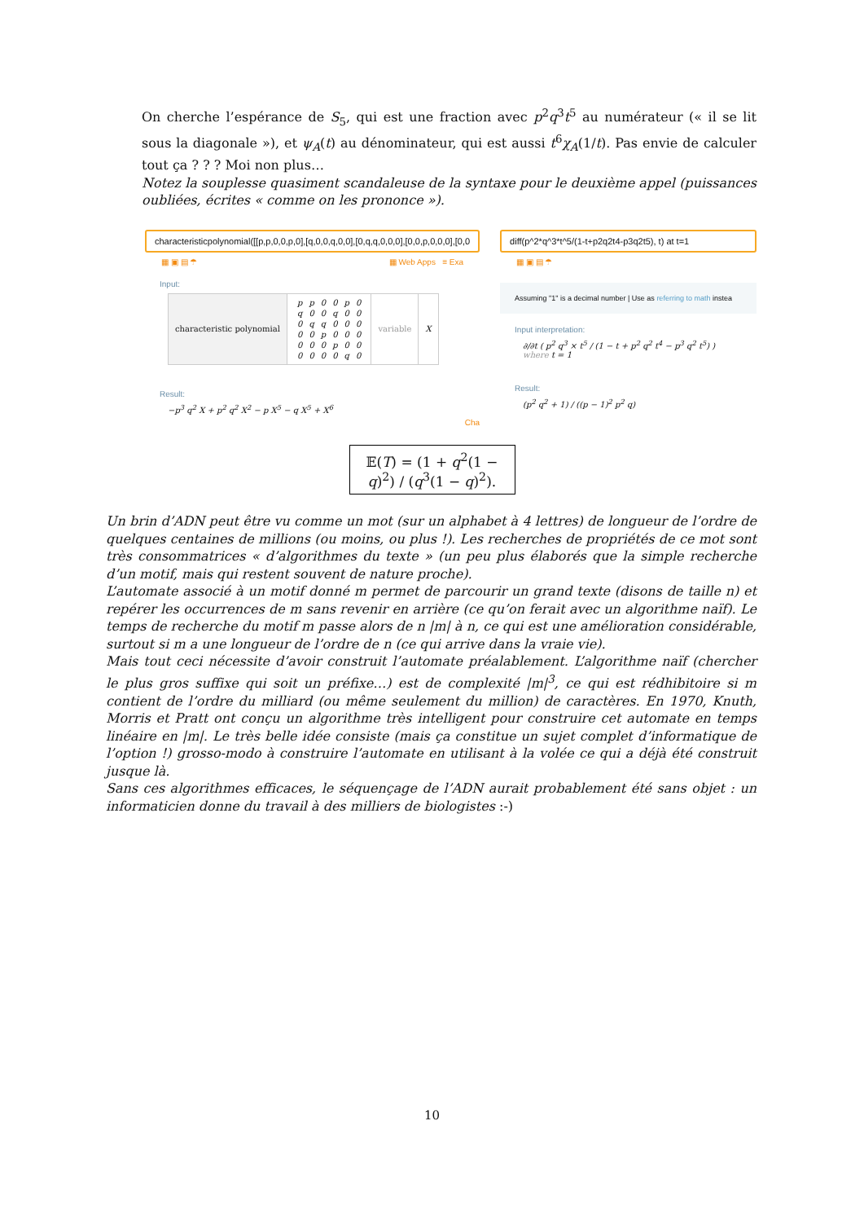On cherche l’espérance de S<sub>5</sub>, qui est une fraction avec p<sup>2</sup>q<sup>3</sup>t<sup>5</sup> au numérateur (« il se lit sous la diagonale »), et ψ<sub>A</sub>(t) au dénominateur, qui est aussi t<sup>6</sup>χ<sub>A</sub>(1/t). Pas envie de calculer tout ça ? ? ? Moi non plus…
Notez la souplesse quasiment scandaleuse de la syntaxe pour le deuxième appel (puissances oubliées, écrites « comme on les prononce »).
characteristicpolynomial([[p,p,0,0,p,0],[q,0,0,q,0,0],[0,q,q,0,0,0],[0,0,p,0,0,0],[0,0
▦ ▣ ▤ ☂ ▦ Web Apps ≡ Exa
Input:
| characteristic polynomial | / p / p / 0 / 0 / p / 0 / / q / 0 / 0 / q / 0 / 0 / / 0 / q / q / 0 / 0 / 0 / / 0 / 0 / p / 0 / 0 / 0 / / 0 / 0 / 0 / p / 0 / 0 / / 0 / 0 / 0 / 0 / q / 0 / | variable | X |
Result:
−p<sup>3</sup> q<sup>2</sup> X + p<sup>2</sup> q<sup>2</sup> X<sup>2</sup> − p X<sup>5</sup> − q X<sup>5</sup> + X<sup>6</sup>
Cha
diff(p^2*q^3*t^5/(1-t+p2q2t4-p3q2t5), t) at t=1
▦ ▣ ▤ ☂
Assuming "1" is a decimal number | Use as referring to math instea
Input interpretation:
∂/∂t ( p<sup>2</sup> q<sup>3</sup> × t<sup>5</sup> / (1 − t + p<sup>2</sup> q<sup>2</sup> t<sup>4</sup> − p<sup>3</sup> q<sup>2</sup> t<sup>5</sup>) ) where t = 1
Result:
(p<sup>2</sup> q<sup>2</sup> + 1) / ((p − 1)<sup>2</sup> p<sup>2</sup> q)
𝔼(T) = (1 + q<sup>2</sup>(1 − q)<sup>2</sup>) / (q<sup>3</sup>(1 − q)<sup>2</sup>).
Un brin d’ADN peut être vu comme un mot (sur un alphabet à 4 lettres) de longueur de l’ordre de quelques centaines de millions (ou moins, ou plus !). Les recherches de propriétés de ce mot sont très consommatrices « d’algorithmes du texte » (un peu plus élaborés que la simple recherche d’un motif, mais qui restent souvent de nature proche).
L’automate associé à un motif donné m permet de parcourir un grand texte (disons de taille n) et repérer les occurrences de m sans revenir en arrière (ce qu’on ferait avec un algorithme naïf). Le temps de recherche du motif m passe alors de n |m| à n, ce qui est une amélioration considérable, surtout si m a une longueur de l’ordre de n (ce qui arrive dans la vraie vie).
Mais tout ceci nécessite d’avoir construit l’automate préalablement. L’algorithme naïf (chercher le plus gros suffixe qui soit un préfixe…) est de complexité |m|<sup>3</sup>, ce qui est rédhibitoire si m contient de l’ordre du milliard (ou même seulement du million) de caractères. En 1970, Knuth, Morris et Pratt ont conçu un algorithme très intelligent pour construire cet automate en temps linéaire en |m|. Le très belle idée consiste (mais ça constitue un sujet complet d’informatique de l’option !) grosso-modo à construire l’automate en utilisant à la volée ce qui a déjà été construit jusque là.
Sans ces algorithmes efficaces, le séquençage de l’ADN aurait probablement été sans objet : un informaticien donne du travail à des milliers de biologistes :-)
10